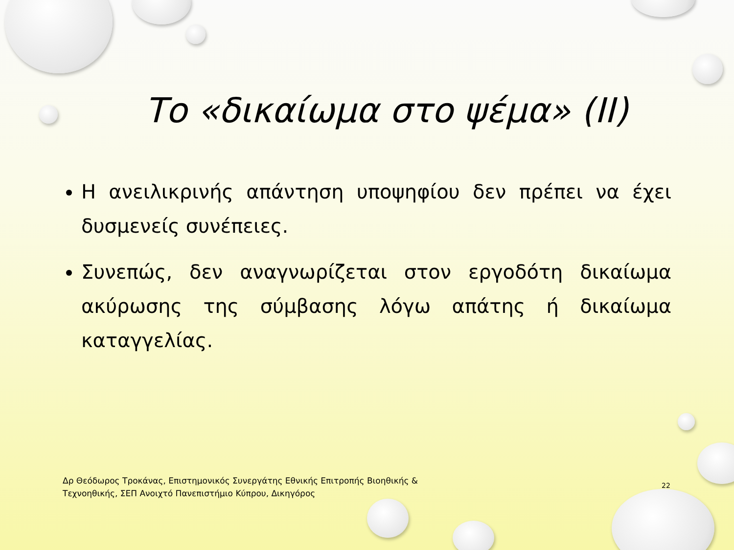Το «δικαίωμα στο ψέμα» (ΙΙ)
Η ανειλικρινής απάντηση υποψηφίου δεν πρέπει να έχει δυσμενείς συνέπειες.
Συνεπώς, δεν αναγνωρίζεται στον εργοδότη δικαίωμα ακύρωσης της σύμβασης λόγω απάτης ή δικαίωμα καταγγελίας.
Δρ Θεόδωρος Τροκάνας, Επιστημονικός Συνεργάτης Εθνικής Επιτροπής Βιοηθικής & Τεχνοηθικής, ΣΕΠ Ανοιχτό Πανεπιστήμιο Κύπρου, Δικηγόρος
22